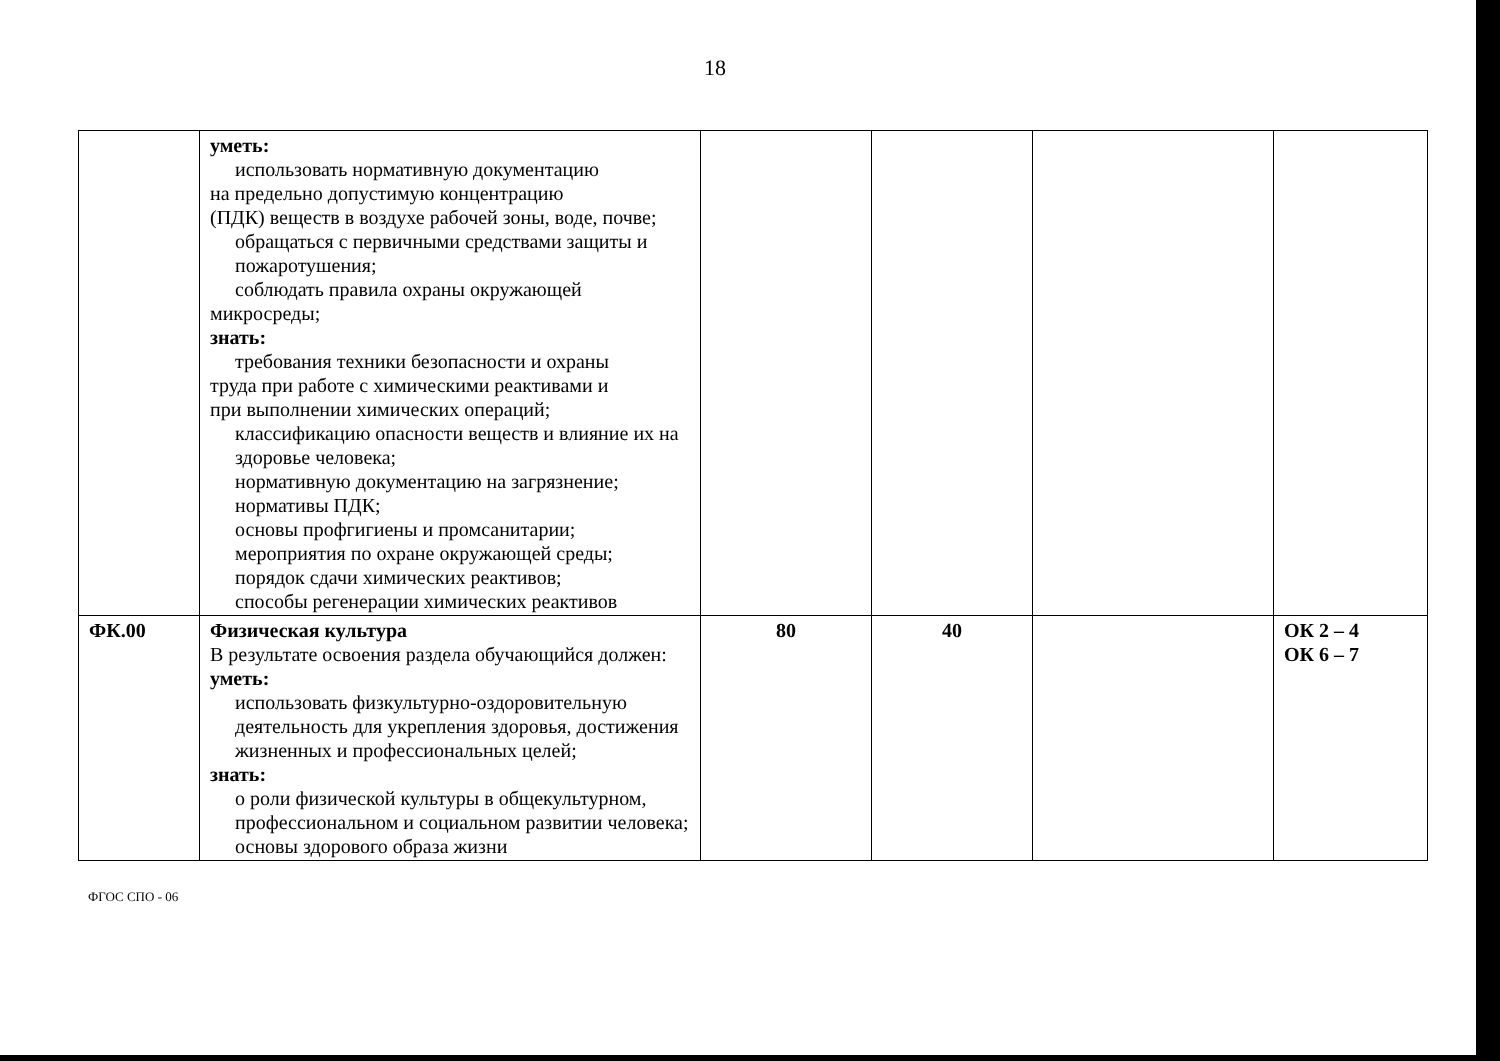18
| | уметь: использовать нормативную документацию на предельно допустимую концентрацию (ПДК) веществ в воздухе рабочей зоны, воде, почве; обращаться с первичными средствами защиты и пожаротушения; соблюдать правила охраны окружающей микросреды; знать: требования техники безопасности и охраны труда при работе с химическими реактивами и при выполнении химических операций; классификацию опасности веществ и влияние их на здоровье человека; нормативную документацию на загрязнение; нормативы ПДК; основы профгигиены и промсанитарии; мероприятия по охране окружающей среды; порядок сдачи химических реактивов; способы регенерации химических реактивов | | | | |
| ФК.00 | Физическая культура В результате освоения раздела обучающийся должен: уметь: использовать физкультурно-оздоровительную деятельность для укрепления здоровья, достижения жизненных и профессиональных целей; знать: о роли физической культуры в общекультурном, профессиональном и социальном развитии человека; основы здорового образа жизни | 80 | 40 | | ОК 2 – 4 ОК 6 – 7 |
ФГОС СПО - 06